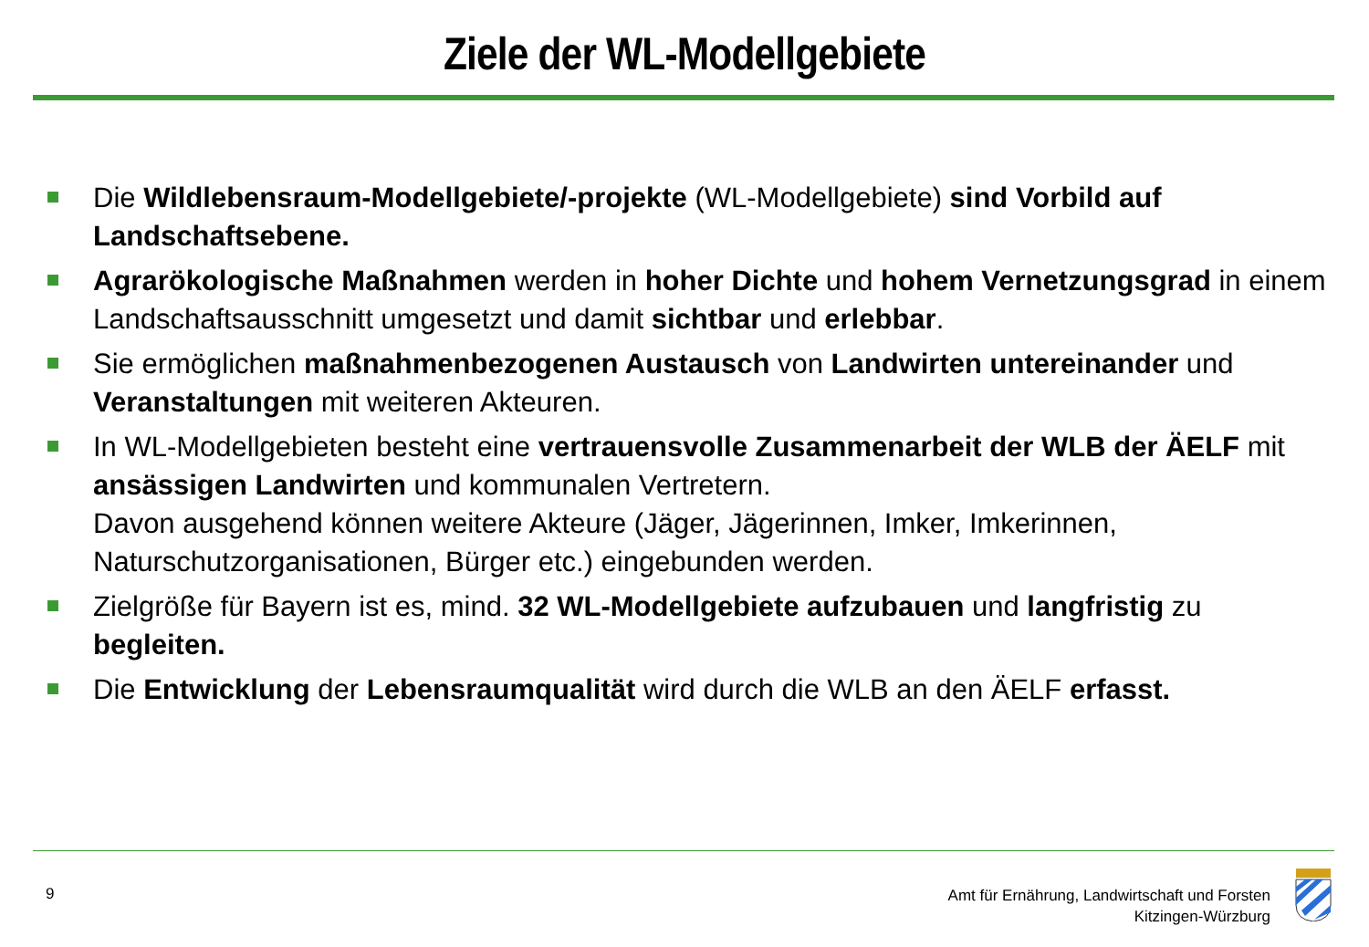Ziele der WL-Modellgebiete
Die Wildlebensraum-Modellgebiete/-projekte (WL-Modellgebiete) sind Vorbild auf Landschaftsebene.
Agrarökologische Maßnahmen werden in hoher Dichte und hohem Vernetzungsgrad in einem Landschaftsausschnitt umgesetzt und damit sichtbar und erlebbar.
Sie ermöglichen maßnahmenbezogenen Austausch von Landwirten untereinander und Veranstaltungen mit weiteren Akteuren.
In WL-Modellgebieten besteht eine vertrauensvolle Zusammenarbeit der WLB der ÄELF mit ansässigen Landwirten und kommunalen Vertretern.
Davon ausgehend können weitere Akteure (Jäger, Jägerinnen, Imker, Imkerinnen, Naturschutzorganisationen, Bürger etc.) eingebunden werden.
Zielgröße für Bayern ist es, mind. 32 WL-Modellgebiete aufzubauen und langfristig zu begleiten.
Die Entwicklung der Lebensraumqualität wird durch die WLB an den ÄELF erfasst.
9
Amt für Ernährung, Landwirtschaft und Forsten
Kitzingen-Würzburg